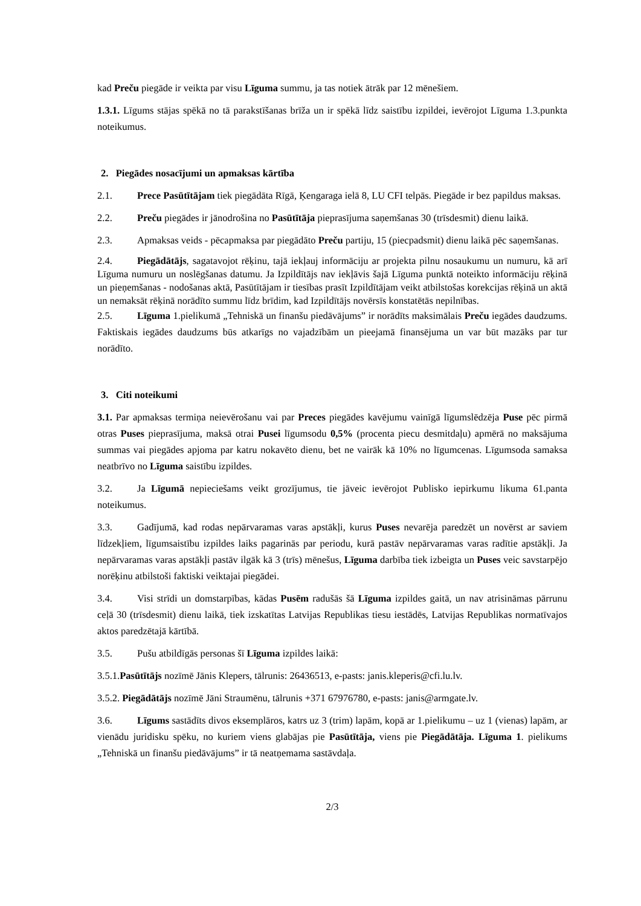kad Preču piegāde ir veikta par visu Līguma summu, ja tas notiek ātrāk par 12 mēnešiem.
1.3.1. Līgums stājas spēkā no tā parakstīšanas brīža un ir spēkā līdz saistību izpildei, ievērojot Līguma 1.3.punkta noteikumus.
2. Piegādes nosacījumi un apmaksas kārtība
2.1. Prece Pasūtītājam tiek piegādāta Rīgā, Ķengaraga ielā 8, LU CFI telpās. Piegāde ir bez papildus maksas.
2.2. Preču piegādes ir jānodrošina no Pasūtītāja pieprasījuma saņemšanas 30 (trīsdesmit) dienu laikā.
2.3. Apmaksas veids - pēcapmaksa par piegādāto Preču partiju, 15 (piecpadsmit) dienu laikā pēc saņemšanas.
2.4. Piegādātājs, sagatavojot rēķinu, tajā iekļauj informāciju ar projekta pilnu nosaukumu un numuru, kā arī Līguma numuru un noslēgšanas datumu. Ja Izpildītājs nav iekļāvis šajā Līguma punktā noteikto informāciju rēķinā un pieņemšanas - nodošanas aktā, Pasūtītājam ir tiesības prasīt Izpildītājam veikt atbilstošas korekcijas rēķinā un aktā un nemaksāt rēķinā norādīto summu līdz brīdim, kad Izpildītājs novērsīs konstatētās nepilnības.
2.5. Līguma 1.pielikumā „Tehniskā un finanšu piedāvājums” ir norādīts maksimālais Preču iegādes daudzums. Faktiskais iegādes daudzums būs atkarīgs no vajadzībām un pieejamā finansējuma un var būt mazāks par tur norādīto.
3. Citi noteikumi
3.1. Par apmaksas termiņa neievērošanu vai par Preces piegādes kavējumu vainīgā līgumslēdzēja Puse pēc pirmā otras Puses pieprasījuma, maksā otrai Pusei līgumsodu 0,5% (procenta piecu desmitdaļu) apmērā no maksājuma summas vai piegādes apjoma par katru nokavēto dienu, bet ne vairāk kā 10% no līgumcenas. Līgumsoda samaksa neatbrīvo no Līguma saistību izpildes.
3.2. Ja Līgumā nepieciešams veikt grozījumus, tie jāveic ievērojot Publisko iepirkumu likuma 61.panta noteikumus.
3.3. Gadījumā, kad rodas nepārvaramas varas apstākļi, kurus Puses nevarēja paredzēt un novērst ar saviem līdzekļiem, līgumsaistību izpildes laiks pagarinās par periodu, kurā pastāv nepārvaramas varas radītie apstākļi. Ja nepārvaramas varas apstākļi pastāv ilgāk kā 3 (trīs) mēnešus, Līguma darbība tiek izbeigta un Puses veic savstarpējo norēķinu atbilstoši faktiski veiktajai piegādei.
3.4. Visi strīdi un domstarpības, kādas Pusēm radušās šā Līguma izpildes gaitā, un nav atrisināmas pārrunu ceļā 30 (trīsdesmit) dienu laikā, tiek izskatītas Latvijas Republikas tiesu iestādēs, Latvijas Republikas normatīvajos aktos paredzētajā kārtībā.
3.5. Pušu atbildīgās personas šī Līguma izpildes laikā:
3.5.1.Pasūtītājs nozīmē Jānis Klepers, tālrunis: 26436513, e-pasts: janis.kleperis@cfi.lu.lv.
3.5.2. Piegādātājs nozīmē Jāni Straumēnu, tālrunis +371 67976780, e-pasts: janis@armgate.lv.
3.6. Līgums sastādīts divos eksemplāros, katrs uz 3 (trim) lapām, kopā ar 1.pielikumu – uz 1 (vienas) lapām, ar vienādu juridisku spēku, no kuriem viens glabājas pie Pasūtītāja, viens pie Piegādātāja. Līguma 1. pielikums „Tehniskā un finanšu piedāvājums” ir tā neatņemama sastāvdaļa.
2/3